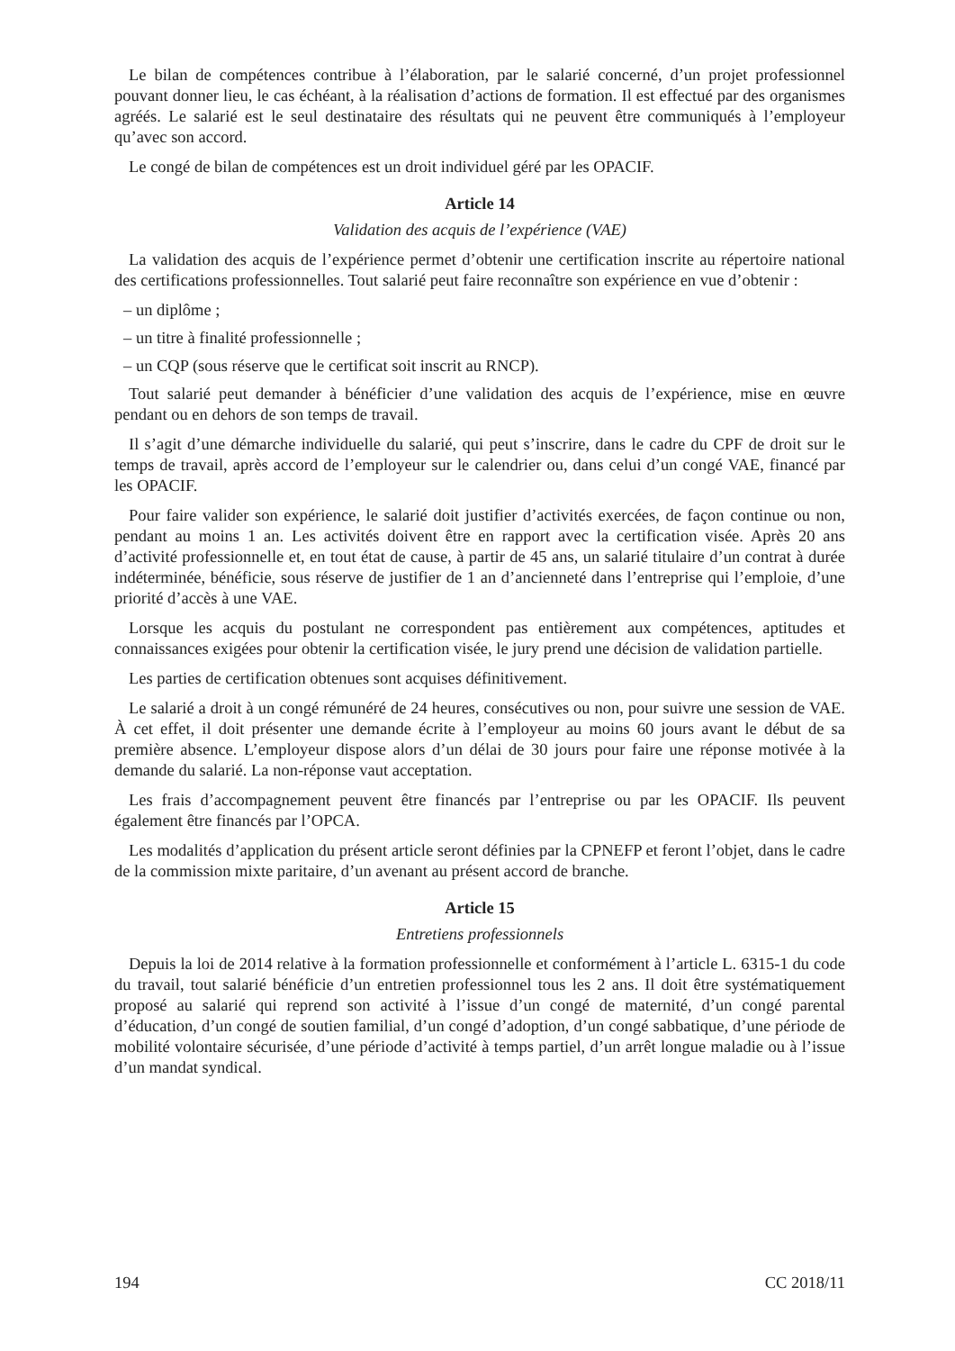Le bilan de compétences contribue à l’élaboration, par le salarié concerné, d’un projet professionnel pouvant donner lieu, le cas échéant, à la réalisation d’actions de formation. Il est effectué par des organismes agréés. Le salarié est le seul destinataire des résultats qui ne peuvent être communiqués à l’employeur qu’avec son accord.
Le congé de bilan de compétences est un droit individuel géré par les OPACIF.
Article 14
Validation des acquis de l’expérience (VAE)
La validation des acquis de l’expérience permet d’obtenir une certification inscrite au répertoire national des certifications professionnelles. Tout salarié peut faire reconnaître son expérience en vue d’obtenir :
– un diplôme ;
– un titre à finalité professionnelle ;
– un CQP (sous réserve que le certificat soit inscrit au RNCP).
Tout salarié peut demander à bénéficier d’une validation des acquis de l’expérience, mise en œuvre pendant ou en dehors de son temps de travail.
Il s’agit d’une démarche individuelle du salarié, qui peut s’inscrire, dans le cadre du CPF de droit sur le temps de travail, après accord de l’employeur sur le calendrier ou, dans celui d’un congé VAE, financé par les OPACIF.
Pour faire valider son expérience, le salarié doit justifier d’activités exercées, de façon continue ou non, pendant au moins 1 an. Les activités doivent être en rapport avec la certification visée. Après 20 ans d’activité professionnelle et, en tout état de cause, à partir de 45 ans, un salarié titulaire d’un contrat à durée indéterminée, bénéficie, sous réserve de justifier de 1 an d’ancienneté dans l’entreprise qui l’emploie, d’une priorité d’accès à une VAE.
Lorsque les acquis du postulant ne correspondent pas entièrement aux compétences, aptitudes et connaissances exigées pour obtenir la certification visée, le jury prend une décision de validation partielle.
Les parties de certification obtenues sont acquises définitivement.
Le salarié a droit à un congé rémunéré de 24 heures, consécutives ou non, pour suivre une session de VAE. À cet effet, il doit présenter une demande écrite à l’employeur au moins 60 jours avant le début de sa première absence. L’employeur dispose alors d’un délai de 30 jours pour faire une réponse motivée à la demande du salarié. La non-réponse vaut acceptation.
Les frais d’accompagnement peuvent être financés par l’entreprise ou par les OPACIF. Ils peuvent également être financés par l’OPCA.
Les modalités d’application du présent article seront définies par la CPNEFP et feront l’objet, dans le cadre de la commission mixte paritaire, d’un avenant au présent accord de branche.
Article 15
Entretiens professionnels
Depuis la loi de 2014 relative à la formation professionnelle et conformément à l’article L. 6315-1 du code du travail, tout salarié bénéficie d’un entretien professionnel tous les 2 ans. Il doit être systématiquement proposé au salarié qui reprend son activité à l’issue d’un congé de maternité, d’un congé parental d’éducation, d’un congé de soutien familial, d’un congé d’adoption, d’un congé sabbatique, d’une période de mobilité volontaire sécurisée, d’une période d’activité à temps partiel, d’un arrêt longue maladie ou à l’issue d’un mandat syndical.
194 CC 2018/11